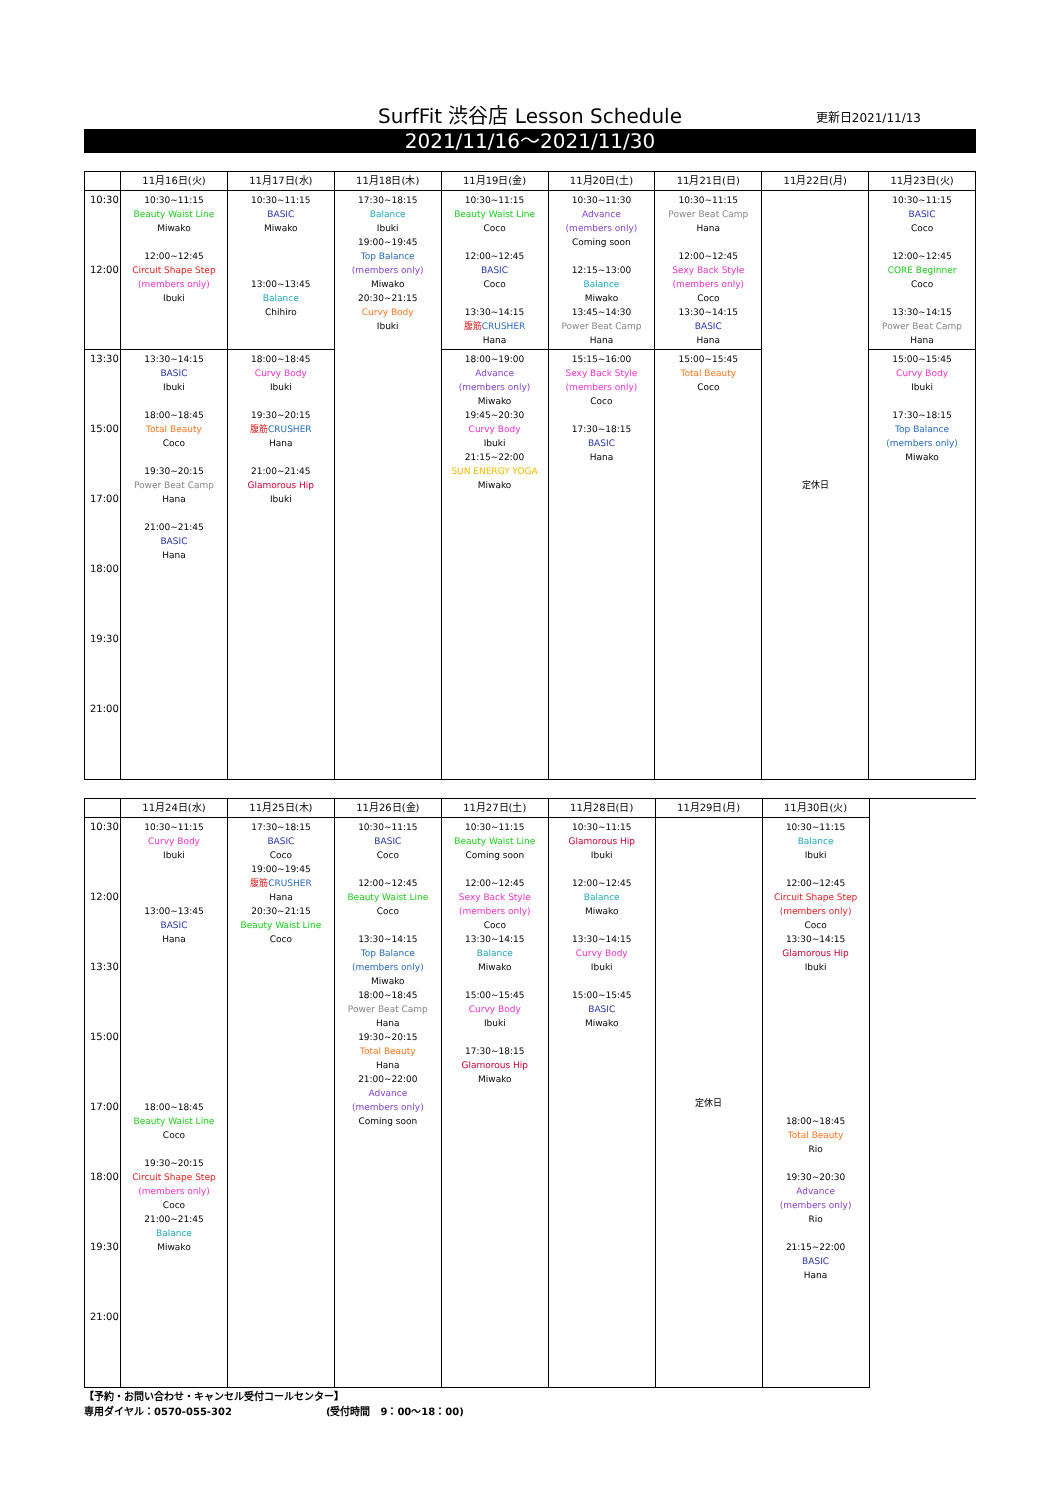SurfFit 渋谷店 Lesson Schedule 更新日2021/11/13
2021/11/16～2021/11/30
| | 11月16日(火) | 11月17日(水) | 11月18日(木) | 11月19日(金) | 11月20日(土) | 11月21日(日) | 11月22日(月) | 11月23日(火) |
| --- | --- | --- | --- | --- | --- | --- | --- | --- |
| 10:30 12:00 | 10:30~11:15 Beauty Waist Line Miwako 12:00~12:45 Circuit Shape Step (members only) Ibuki | 10:30~11:15 BASIC Miwako 13:00~13:45 Balance Chihiro | 17:30~18:15 Balance Ibuki 19:00~19:45 Top Balance (members only) Miwako 20:30~21:15 Curvy Body Ibuki | 10:30~11:15 Beauty Waist Line Coco 12:00~12:45 BASIC Coco 13:30~14:15 腹筋 CRUSHER Hana | 10:30~11:30 Advance (members only) Coming soon 12:15~13:00 Balance Miwako 13:45~14:30 Power Beat Camp Hana | 10:30~11:15 Power Beat Camp Hana 12:00~12:45 Sexy Back Style (members only) Coco 13:30~14:15 BASIC Hana | 定休日 | 10:30~11:15 BASIC Coco 12:00~12:45 CORE Beginner Coco 13:30~14:15 Power Beat Camp Hana |
| 13:30 15:00 17:00 18:00 19:30 21:00 | 13:30~14:15 BASIC Ibuki 18:00~18:45 Total Beauty Coco 19:30~20:15 Power Beat Camp Hana 21:00~21:45 BASIC Hana | 18:00~18:45 Curvy Body Ibuki 19:30~20:15 腹筋 CRUSHER Hana 21:00~21:45 Glamorous Hip Ibuki | | 18:00~19:00 Advance (members only) Miwako 19:45~20:30 Curvy Body Ibuki 21:15~22:00 SUN ENERGY YOGA Miwako | 15:15~16:00 Sexy Back Style (members only) Coco 17:30~18:15 BASIC Hana | 15:00~15:45 Total Beauty Coco | | 15:00~15:45 Curvy Body Ibuki 17:30~18:15 Top Balance (members only) Miwako |
| | 11月24日(水) | 11月25日(木) | 11月26日(金) | 11月27日(土) | 11月28日(日) | 11月29日(月) | 11月30日(火) | |
| --- | --- | --- | --- | --- | --- | --- | --- | --- |
| 10:30 12:00 13:30 15:00 17:00 18:00 19:30 21:00 | 10:30~11:15 Curvy Body Ibuki 13:00~13:45 BASIC Hana 18:00~18:45 Beauty Waist Line Coco 19:30~20:15 Circuit Shape Step (members only) Coco 21:00~21:45 Balance Miwako | 17:30~18:15 BASIC Coco 19:00~19:45 腹筋 CRUSHER Hana 20:30~21:15 Beauty Waist Line Coco | 10:30~11:15 BASIC Coco 12:00~12:45 Beauty Waist Line Coco 13:30~14:15 Top Balance (members only) Miwako 18:00~18:45 Power Beat Camp Hana 19:30~20:15 Total Beauty Hana 21:00~22:00 Advance (members only) Coming soon | 10:30~11:15 Beauty Waist Line Coming soon 12:00~12:45 Sexy Back Style (members only) Coco 13:30~14:15 Balance Miwako 15:00~15:45 Curvy Body Ibuki 17:30~18:15 Glamorous Hip Miwako | 10:30~11:15 Glamorous Hip Ibuki 12:00~12:45 Balance Miwako 13:30~14:15 Curvy Body Ibuki 15:00~15:45 BASIC Miwako | 定休日 | 10:30~11:15 Balance Ibuki 12:00~12:45 Circuit Shape Step (members only) Coco 13:30~14:15 Glamorous Hip Ibuki 18:00~18:45 Total Beauty Rio 19:30~20:30 Advance (members only) Rio 21:15~22:00 BASIC Hana | |
【予約・お問い合わせ・キャンセル受付コールセンター】
専用ダイヤル：0570-055-302 (受付時間　9：00～18：00)